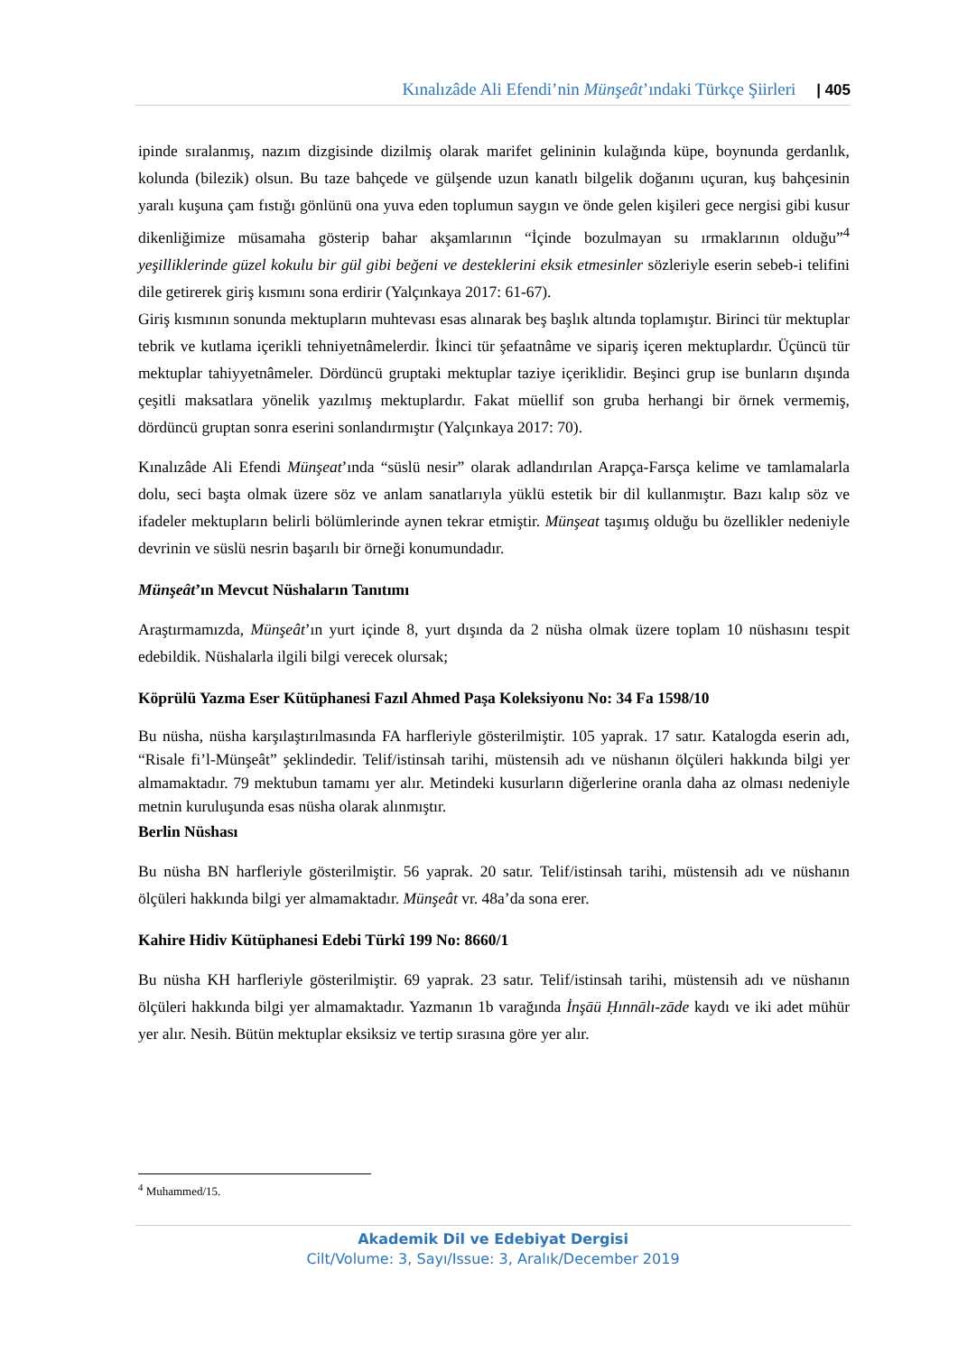Kınalızâde Ali Efendi’nin Münşeât’ındaki Türkçe Şiirleri | 405
ipinde sıralanmış, nazım dizgisinde dizilmiş olarak marifet gelininin kulağında küpe, boynunda gerdanlık, kolunda (bilezik) olsun. Bu taze bahçede ve gülşende uzun kanatlı bilgelik doğanını uçuran, kuş bahçesinin yaralı kuşuna çam fıstığı gönlünü ona yuva eden toplumun saygın ve önde gelen kişileri gece nergisi gibi kusur dikenliğimize müsamaha gösterip bahar akşamlarının “İçinde bozulmayan su ırmaklarının olduğu”<sup>4</sup> yeşilliklerinde güzel kokulu bir gül gibi beğeni ve desteklerini eksik etmesinler sözleriyle eserin sebeb-i telifini dile getirerek giriş kısmını sona erdirir (Yalçınkaya 2017: 61-67).
Giriş kısmının sonunda mektupların muhtevası esas alınarak beş başlık altında toplamıştır. Birinci tür mektuplar tebrik ve kutlama içerikli tehniyetnâmelerdir. İkinci tür şefaatnâme ve sipariş içeren mektuplardır. Üçüncü tür mektuplar tahiyyetnâmeler. Dördüncü gruptaki mektuplar taziye içeriklidir. Beşinci grup ise bunların dışında çeşitli maksatlara yönelik yazılmış mektuplardır. Fakat müellif son gruba herhangi bir örnek vermemiş, dördüncü gruptan sonra eserini sonlandırmıştır (Yalçınkaya 2017: 70).
Kınalızâde Ali Efendi Münşeat’ında “süslü nesir” olarak adlandırılan Arapça-Farsça kelime ve tamlamalarla dolu, seci başta olmak üzere söz ve anlam sanatlarıyla yüklü estetik bir dil kullanmıştır. Bazı kalıp söz ve ifadeler mektupların belirli bölümlerinde aynen tekrar etmiştir. Münşeat taşımış olduğu bu özellikler nedeniyle devrinin ve süslü nesrin başarılı bir örneği konumundadır.
Münşeât’ın Mevcut Nüshaların Tanıtımı
Araştırmamızda, Münşeât’ın yurt içinde 8, yurt dışında da 2 nüsha olmak üzere toplam 10 nüshasını tespit edebildik. Nüshalarla ilgili bilgi verecek olursak;
Köprülü Yazma Eser Kütüphanesi Fazıl Ahmed Paşa Koleksiyonu No: 34 Fa 1598/10
Bu nüsha, nüsha karşılaştırılmasında FA harfleriyle gösterilmiştir. 105 yaprak. 17 satır. Katalogda eserin adı, “Risale fi’l-Münşeât” şeklindedir. Telif/istinsah tarihi, müstensih adı ve nüshanın ölçüleri hakkında bilgi yer almamaktadır. 79 mektubun tamamı yer alır. Metindeki kusurların diğerlerine oranla daha az olması nedeniyle metnin kuruluşunda esas nüsha olarak alınmıştır.
Berlin Nüshası
Bu nüsha BN harfleriyle gösterilmiştir. 56 yaprak. 20 satır. Telif/istinsah tarihi, müstensih adı ve nüshanın ölçüleri hakkında bilgi yer almamaktadır. Münşeât vr. 48a’da sona erer.
Kahire Hidiv Kütüphanesi Edebi Türkî 199 No: 8660/1
Bu nüsha KH harfleriyle gösterilmiştir. 69 yaprak. 23 satır. Telif/istinsah tarihi, müstensih adı ve nüshanın ölçüleri hakkında bilgi yer almamaktadır. Yazmanın 1b varağında İnşāü Ḥınnālı-zāde kaydı ve iki adet mühür yer alır. Nesih. Bütün mektuplar eksiksiz ve tertip sırasına göre yer alır.
<sup>4</sup> Muhammed/15.
Akademik Dil ve Edebiyat Dergisi
Cilt/Volume: 3, Sayı/Issue: 3, Aralık/December 2019